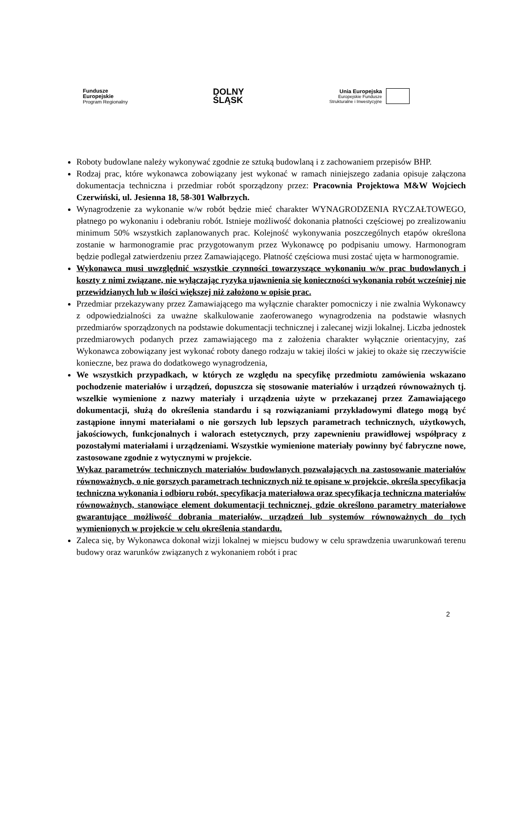Fundusze
Europejskie
Program Regionalny
DOLNY
ŚLĄSK
Unia Europejska
Europejskie Fundusze
Strukturalne i Inwestycyjne
Roboty budowlane należy wykonywać zgodnie ze sztuką budowlaną i z zachowaniem przepisów BHP.
Rodzaj prac, które wykonawca zobowiązany jest wykonać w ramach niniejszego zadania opisuje załączona dokumentacja techniczna i przedmiar robót sporządzony przez: Pracownia Projektowa M&W Wojciech Czerwiński, ul. Jesienna 18, 58-301 Wałbrzych.
Wynagrodzenie za wykonanie w/w robót będzie mieć charakter WYNAGRODZENIA RYCZAŁTOWEGO, płatnego po wykonaniu i odebraniu robót. Istnieje możliwość dokonania płatności częściowej po zrealizowaniu minimum 50% wszystkich zaplanowanych prac. Kolejność wykonywania poszczególnych etapów określona zostanie w harmonogramie prac przygotowanym przez Wykonawcę po podpisaniu umowy. Harmonogram będzie podlegał zatwierdzeniu przez Zamawiającego. Płatność częściowa musi zostać ujęta w harmonogramie.
Wykonawca musi uwzględnić wszystkie czynności towarzyszące wykonaniu w/w prac budowlanych i koszty z nimi związane, nie wyłączając ryzyka ujawnienia się konieczności wykonania robót wcześniej nie przewidzianych lub w ilości większej niż założono w opisie prac.
Przedmiar przekazywany przez Zamawiającego ma wyłącznie charakter pomocniczy i nie zwalnia Wykonawcy z odpowiedzialności za uważne skalkulowanie zaoferowanego wynagrodzenia na podstawie własnych przedmiarów sporządzonych na podstawie dokumentacji technicznej i zalecanej wizji lokalnej. Liczba jednostek przedmiarowych podanych przez zamawiającego ma z założenia charakter wyłącznie orientacyjny, zaś Wykonawca zobowiązany jest wykonać roboty danego rodzaju w takiej ilości w jakiej to okaże się rzeczywiście konieczne, bez prawa do dodatkowego wynagrodzenia,
We wszystkich przypadkach, w których ze względu na specyfikę przedmiotu zamówienia wskazano pochodzenie materiałów i urządzeń, dopuszcza się stosowanie materiałów i urządzeń równoważnych tj. wszelkie wymienione z nazwy materiały i urządzenia użyte w przekazanej przez Zamawiającego dokumentacji, służą do określenia standardu i są rozwiązaniami przykładowymi dlatego mogą być zastąpione innymi materiałami o nie gorszych lub lepszych parametrach technicznych, użytkowych, jakościowych, funkcjonalnych i walorach estetycznych, przy zapewnieniu prawidłowej współpracy z pozostałymi materiałami i urządzeniami. Wszystkie wymienione materiały powinny być fabryczne nowe, zastosowane zgodnie z wytycznymi w projekcie.
Wykaz parametrów technicznych materiałów budowlanych pozwalających na zastosowanie materiałów równoważnych, o nie gorszych parametrach technicznych niż te opisane w projekcie, określa specyfikacja techniczna wykonania i odbioru robót, specyfikacja materiałowa oraz specyfikacja techniczna materiałów równoważnych, stanowiące element dokumentacji technicznej, gdzie określono parametry materiałowe gwarantujące możliwość dobrania materiałów, urządzeń lub systemów równoważnych do tych wymienionych w projekcie w celu określenia standardu.
Zaleca się, by Wykonawca dokonał wizji lokalnej w miejscu budowy w celu sprawdzenia uwarunkowań terenu budowy oraz warunków związanych z wykonaniem robót i prac
2